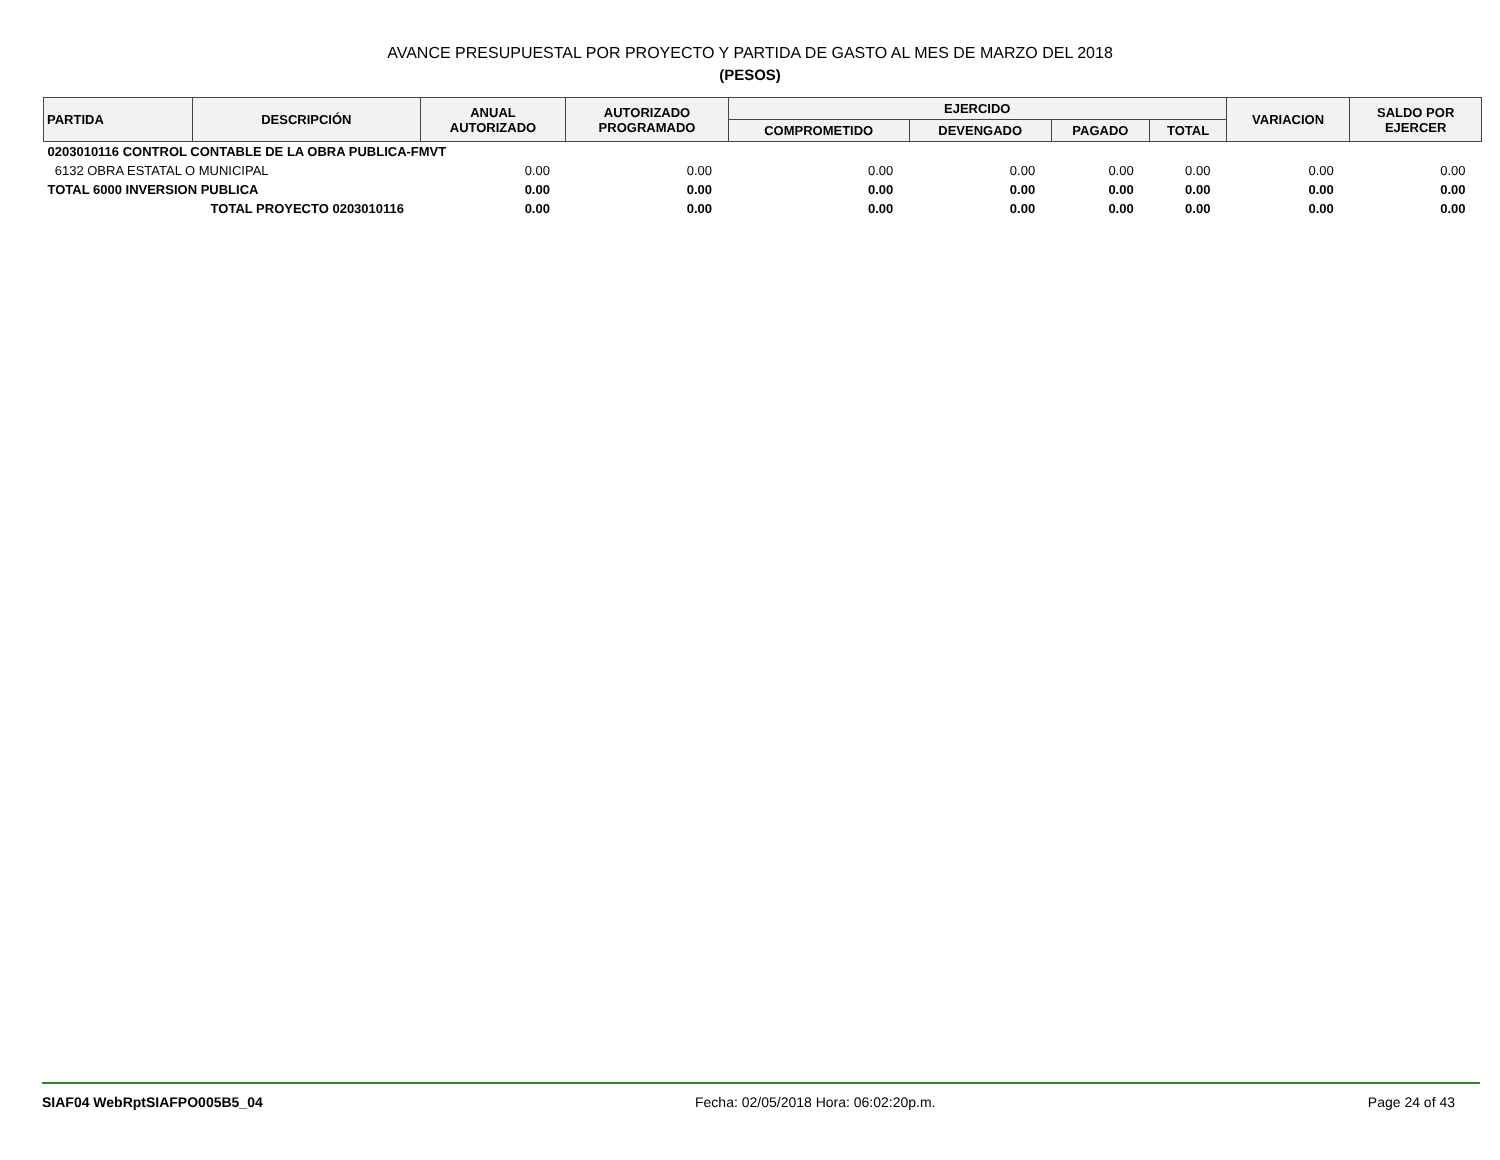AVANCE PRESUPUESTAL POR PROYECTO Y PARTIDA DE GASTO AL MES DE MARZO DEL 2018
(PESOS)
| PARTIDA | DESCRIPCIÓN | ANUAL AUTORIZADO | AUTORIZADO PROGRAMADO | EJERCIDO | | | | VARIACION | SALDO POR EJERCER |
| --- | --- | --- | --- | --- | --- | --- | --- | --- | --- |
| | | | | COMPROMETIDO | DEVENGADO | PAGADO | TOTAL | | |
| 0203010116 CONTROL CONTABLE DE LA OBRA PUBLICA-FMVT | | | | | | | | | |
| 6132 OBRA ESTATAL O MUNICIPAL | | 0.00 | 0.00 | 0.00 | 0.00 | 0.00 | 0.00 | 0.00 | 0.00 |
| TOTAL 6000 INVERSION PUBLICA | | 0.00 | 0.00 | 0.00 | 0.00 | 0.00 | 0.00 | 0.00 | 0.00 |
| TOTAL PROYECTO 0203010116 | | 0.00 | 0.00 | 0.00 | 0.00 | 0.00 | 0.00 | 0.00 | 0.00 |
SIAF04 WebRptSIAFPO005B5_04 Fecha: 02/05/2018 Hora: 06:02:20p.m. Page 24 of 43